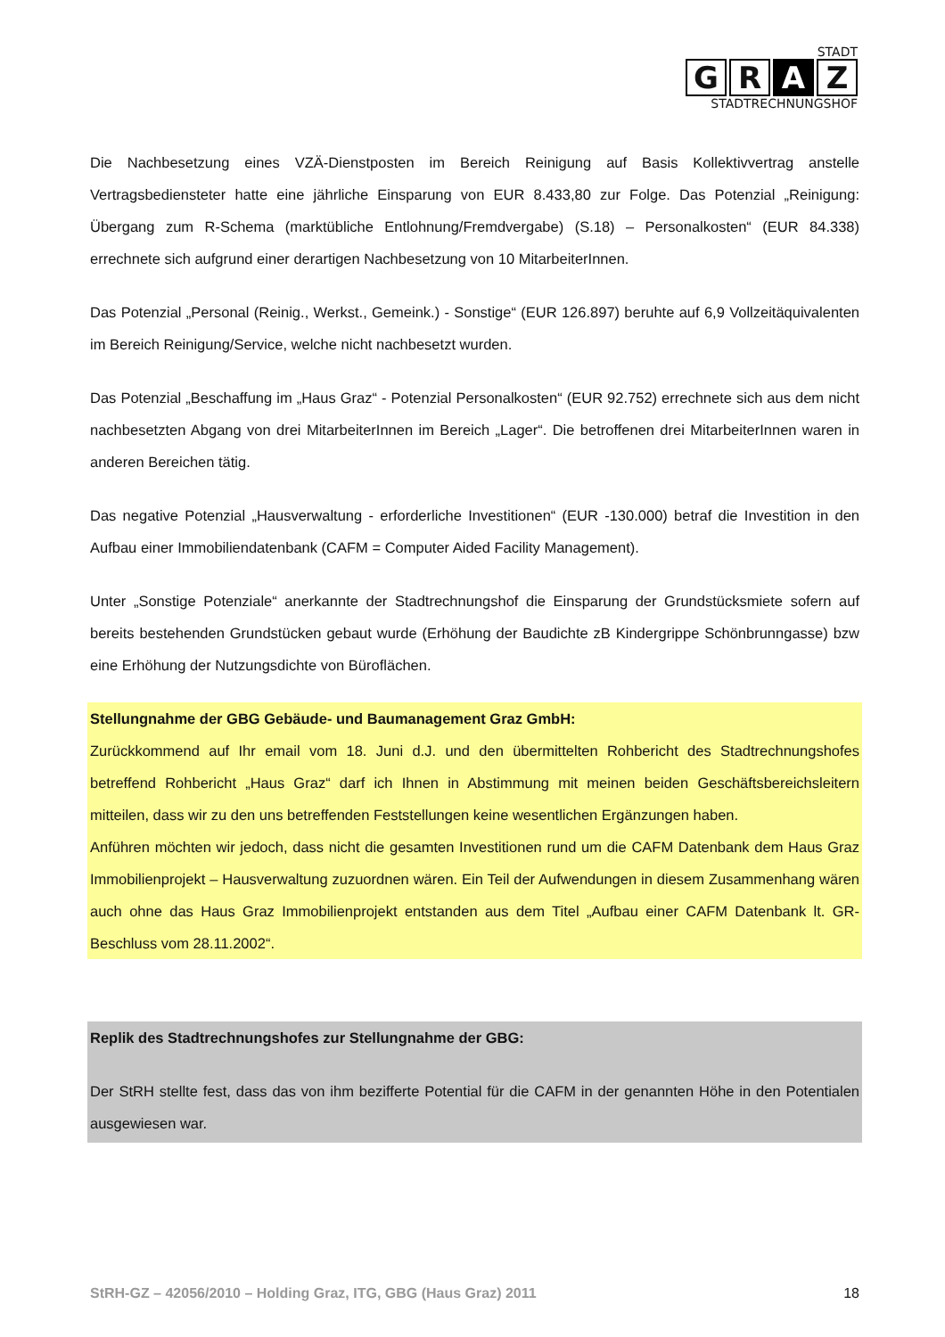STADT
G R A Z
STADTRECHNUNGSHOF
Die Nachbesetzung eines VZÄ-Dienstposten im Bereich Reinigung auf Basis Kollektivvertrag anstelle Vertragsbediensteter hatte eine jährliche Einsparung von EUR 8.433,80 zur Folge. Das Potenzial „Reinigung: Übergang zum R-Schema (marktübliche Entlohnung/Fremdvergabe) (S.18) – Personalkosten“ (EUR 84.338) errechnete sich aufgrund einer derartigen Nachbesetzung von 10 MitarbeiterInnen.
Das Potenzial „Personal (Reinig., Werkst., Gemeink.) - Sonstige“ (EUR 126.897) beruhte auf 6,9 Vollzeitäquivalenten im Bereich Reinigung/Service, welche nicht nachbesetzt wurden.
Das Potenzial „Beschaffung im „Haus Graz“ - Potenzial Personalkosten“ (EUR 92.752) errechnete sich aus dem nicht nachbesetzten Abgang von drei MitarbeiterInnen im Bereich „Lager“. Die betroffenen drei MitarbeiterInnen waren in anderen Bereichen tätig.
Das negative Potenzial „Hausverwaltung - erforderliche Investitionen“ (EUR -130.000) betraf die Investition in den Aufbau einer Immobiliendatenbank (CAFM = Computer Aided Facility Management).
Unter „Sonstige Potenziale“ anerkannte der Stadtrechnungshof die Einsparung der Grundstücksmiete sofern auf bereits bestehenden Grundstücken gebaut wurde (Erhöhung der Baudichte zB Kindergrippe Schönbrunngasse) bzw eine Erhöhung der Nutzungsdichte von Büroflächen.
Stellungnahme der GBG Gebäude- und Baumanagement Graz GmbH:
Zurückkommend auf Ihr email vom 18. Juni d.J. und den übermittelten Rohbericht des Stadtrechnungshofes betreffend Rohbericht „Haus Graz“ darf ich Ihnen in Abstimmung mit meinen beiden Geschäftsbereichsleitern mitteilen, dass wir zu den uns betreffenden Feststellungen keine wesentlichen Ergänzungen haben.
Anführen möchten wir jedoch, dass nicht die gesamten Investitionen rund um die CAFM Datenbank dem Haus Graz Immobilienprojekt – Hausverwaltung zuzuordnen wären. Ein Teil der Aufwendungen in diesem Zusammenhang wären auch ohne das Haus Graz Immobilienprojekt entstanden aus dem Titel „Aufbau einer CAFM Datenbank lt. GR-Beschluss vom 28.11.2002“.
Replik des Stadtrechnungshofes zur Stellungnahme der GBG:
Der StRH stellte fest, dass das von ihm bezifferte Potential für die CAFM in der genannten Höhe in den Potentialen ausgewiesen war.
StRH-GZ – 42056/2010 – Holding Graz, ITG, GBG (Haus Graz) 2011 18